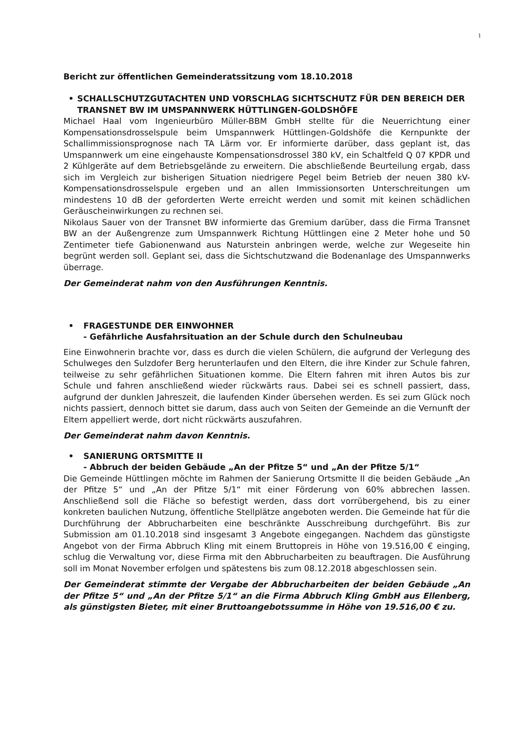1
Bericht zur öffentlichen Gemeinderatssitzung vom 18.10.2018
• SCHALLSCHUTZGUTACHTEN UND VORSCHLAG SICHTSCHUTZ FÜR DEN BEREICH DER TRANSNET BW IM UMSPANNWERK HÜTTLINGEN-GOLDSHÖFE
Michael Haal vom Ingenieurbüro Müller-BBM GmbH stellte für die Neuerrichtung einer Kompensationsdrosselspule beim Umspannwerk Hüttlingen-Goldshöfe die Kernpunkte der Schallimmissionsprognose nach TA Lärm vor. Er informierte darüber, dass geplant ist, das Umspannwerk um eine eingehauste Kompensationsdrossel 380 kV, ein Schaltfeld Q 07 KPDR und 2 Kühlgeräte auf dem Betriebsgelände zu erweitern. Die abschließende Beurteilung ergab, dass sich im Vergleich zur bisherigen Situation niedrigere Pegel beim Betrieb der neuen 380 kV-Kompensationsdrosselspule ergeben und an allen Immissionsorten Unterschreitungen um mindestens 10 dB der geforderten Werte erreicht werden und somit mit keinen schädlichen Geräuscheinwirkungen zu rechnen sei.
Nikolaus Sauer von der Transnet BW informierte das Gremium darüber, dass die Firma Transnet BW an der Außengrenze zum Umspannwerk Richtung Hüttlingen eine 2 Meter hohe und 50 Zentimeter tiefe Gabionenwand aus Naturstein anbringen werde, welche zur Wegeseite hin begrünt werden soll. Geplant sei, dass die Sichtschutzwand die Bodenanlage des Umspannwerks überrage.
Der Gemeinderat nahm von den Ausführungen Kenntnis.
• FRAGESTUNDE DER EINWOHNER
- Gefährliche Ausfahrsituation an der Schule durch den Schulneubau
Eine Einwohnerin brachte vor, dass es durch die vielen Schülern, die aufgrund der Verlegung des Schulweges den Sulzdofer Berg herunterlaufen und den Eltern, die ihre Kinder zur Schule fahren, teilweise zu sehr gefährlichen Situationen komme. Die Eltern fahren mit ihren Autos bis zur Schule und fahren anschließend wieder rückwärts raus. Dabei sei es schnell passiert, dass, aufgrund der dunklen Jahreszeit, die laufenden Kinder übersehen werden. Es sei zum Glück noch nichts passiert, dennoch bittet sie darum, dass auch von Seiten der Gemeinde an die Vernunft der Eltern appelliert werde, dort nicht rückwärts auszufahren.
Der Gemeinderat nahm davon Kenntnis.
• SANIERUNG ORTSMITTE II
- Abbruch der beiden Gebäude „An der Pfitze 5“ und „An der Pfitze 5/1“
Die Gemeinde Hüttlingen möchte im Rahmen der Sanierung Ortsmitte II die beiden Gebäude „An der Pfitze 5“ und „An der Pfitze 5/1“ mit einer Förderung von 60% abbrechen lassen. Anschließend soll die Fläche so befestigt werden, dass dort vorrübergehend, bis zu einer konkreten baulichen Nutzung, öffentliche Stellplätze angeboten werden. Die Gemeinde hat für die Durchführung der Abbrucharbeiten eine beschränkte Ausschreibung durchgeführt. Bis zur Submission am 01.10.2018 sind insgesamt 3 Angebote eingegangen. Nachdem das günstigste Angebot von der Firma Abbruch Kling mit einem Bruttopreis in Höhe von 19.516,00 € einging, schlug die Verwaltung vor, diese Firma mit den Abbrucharbeiten zu beauftragen. Die Ausführung soll im Monat November erfolgen und spätestens bis zum 08.12.2018 abgeschlossen sein.
Der Gemeinderat stimmte der Vergabe der Abbrucharbeiten der beiden Gebäude „An der Pfitze 5“ und „An der Pfitze 5/1“ an die Firma Abbruch Kling GmbH aus Ellenberg, als günstigsten Bieter, mit einer Bruttoangebotssumme in Höhe von 19.516,00 € zu.